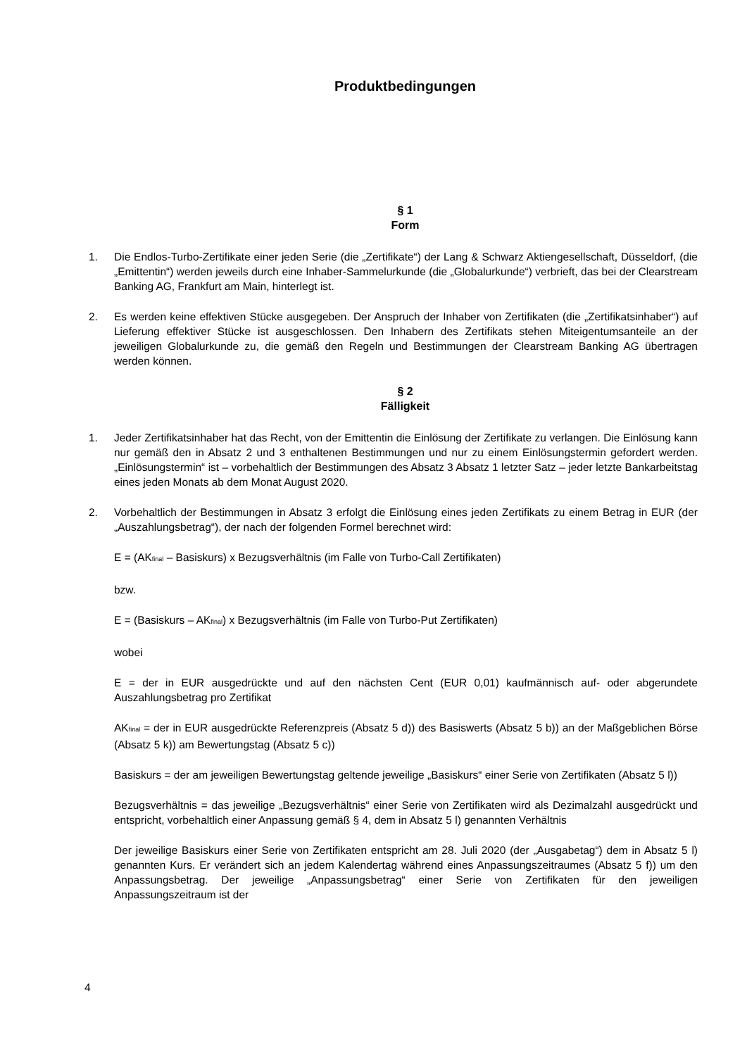Produktbedingungen
§ 1
Form
1. Die Endlos-Turbo-Zertifikate einer jeden Serie (die „Zertifikate“) der Lang & Schwarz Aktiengesellschaft, Düsseldorf, (die „Emittentin“) werden jeweils durch eine Inhaber-Sammelurkunde (die „Globalurkunde“) verbrieft, das bei der Clearstream Banking AG, Frankfurt am Main, hinterlegt ist.
2. Es werden keine effektiven Stücke ausgegeben. Der Anspruch der Inhaber von Zertifikaten (die „Zertifikatsinhaber“) auf Lieferung effektiver Stücke ist ausgeschlossen. Den Inhabern des Zertifikats stehen Miteigentumsanteile an der jeweiligen Globalurkunde zu, die gemäß den Regeln und Bestimmungen der Clearstream Banking AG übertragen werden können.
§ 2
Fälligkeit
1. Jeder Zertifikatsinhaber hat das Recht, von der Emittentin die Einlösung der Zertifikate zu verlangen. Die Einlösung kann nur gemäß den in Absatz 2 und 3 enthaltenen Bestimmungen und nur zu einem Einlösungstermin gefordert werden. „Einlösungstermin“ ist – vorbehaltlich der Bestimmungen des Absatz 3 Absatz 1 letzter Satz – jeder letzte Bankarbeitstag eines jeden Monats ab dem Monat August 2020.
2. Vorbehaltlich der Bestimmungen in Absatz 3 erfolgt die Einlösung eines jeden Zertifikats zu einem Betrag in EUR (der „Auszahlungsbetrag“), der nach der folgenden Formel berechnet wird:
E = (AK<sub>final</sub> – Basiskurs) x Bezugsverhältnis (im Falle von Turbo-Call Zertifikaten)
bzw.
E = (Basiskurs – AK<sub>final</sub>) x Bezugsverhältnis (im Falle von Turbo-Put Zertifikaten)
wobei
E = der in EUR ausgedrückte und auf den nächsten Cent (EUR 0,01) kaufmännisch auf- oder abgerundete Auszahlungsbetrag pro Zertifikat
AK<sub>final</sub> = der in EUR ausgedrückte Referenzpreis (Absatz 5 d)) des Basiswerts (Absatz 5 b)) an der Maßgeblichen Börse (Absatz 5 k)) am Bewertungstag (Absatz 5 c))
Basiskurs = der am jeweiligen Bewertungstag geltende jeweilige „Basiskurs“ einer Serie von Zertifikaten (Absatz 5 l))
Bezugsverhältnis = das jeweilige „Bezugsverhältnis“ einer Serie von Zertifikaten wird als Dezimalzahl ausgedrückt und entspricht, vorbehaltlich einer Anpassung gemäß § 4, dem in Absatz 5 l) genannten Verhältnis
Der jeweilige Basiskurs einer Serie von Zertifikaten entspricht am 28. Juli 2020 (der „Ausgabetag“) dem in Absatz 5 l) genannten Kurs. Er verändert sich an jedem Kalendertag während eines Anpassungszeitraumes (Absatz 5 f)) um den Anpassungsbetrag. Der jeweilige „Anpassungsbetrag“ einer Serie von Zertifikaten für den jeweiligen Anpassungszeitraum ist der
4